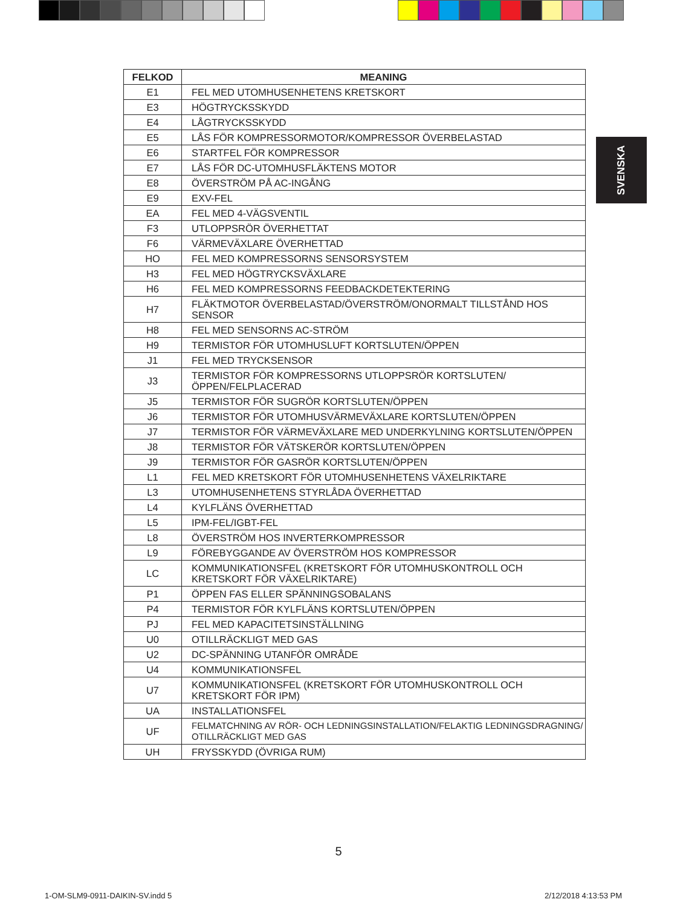SVENSKA
| FELKOD | MEANING |
| --- | --- |
| E1 | FEL MED UTOMHUSENHETENS KRETSKORT |
| E3 | HÖGTRYCKSSKYDD |
| E4 | LÅGTRYCKSSKYDD |
| E5 | LÅS FÖR KOMPRESSORMOTOR/KOMPRESSOR ÖVERBELASTAD |
| E6 | STARTFEL FÖR KOMPRESSOR |
| E7 | LÅS FÖR DC-UTOMHUSFLÄKTENS MOTOR |
| E8 | ÖVERSTRÖM PÅ AC-INGÅNG |
| E9 | EXV-FEL |
| EA | FEL MED 4-VÄGSVENTIL |
| F3 | UTLOPPSRÖR ÖVERHETTAT |
| F6 | VÄRMEVÄXLARE ÖVERHETTAD |
| HO | FEL MED KOMPRESSORNS SENSORSYSTEM |
| H3 | FEL MED HÖGTRYCKSVÄXLARE |
| H6 | FEL MED KOMPRESSORNS FEEDBACKDETEKTERING |
| H7 | FLÄKTMOTOR ÖVERBELASTAD/ÖVERSTRÖM/ONORMALT TILLSTÅND HOS SENSOR |
| H8 | FEL MED SENSORNS AC-STRÖM |
| H9 | TERMISTOR FÖR UTOMHUSLUFT KORTSLUTEN/ÖPPEN |
| J1 | FEL MED TRYCKSENSOR |
| J3 | TERMISTOR FÖR KOMPRESSORNS UTLOPPSRÖR KORTSLUTEN/ÖPPEN/FELPLACERAD |
| J5 | TERMISTOR FÖR SUGRÖR KORTSLUTEN/ÖPPEN |
| J6 | TERMISTOR FÖR UTOMHUSVÄRMEVÄXLARE KORTSLUTEN/ÖPPEN |
| J7 | TERMISTOR FÖR VÄRMEVÄXLARE MED UNDERKYLNING KORTSLUTEN/ÖPPEN |
| J8 | TERMISTOR FÖR VÄTSKERÖR KORTSLUTEN/ÖPPEN |
| J9 | TERMISTOR FÖR GASRÖR KORTSLUTEN/ÖPPEN |
| L1 | FEL MED KRETSKORT FÖR UTOMHUSENHETENS VÄXELRIKTARE |
| L3 | UTOMHUSENHETENS STYRLÅDA ÖVERHETTAD |
| L4 | KYLFLÄNS ÖVERHETTAD |
| L5 | IPM-FEL/IGBT-FEL |
| L8 | ÖVERSTRÖM HOS INVERTERKOMPRESSOR |
| L9 | FÖREBYGGANDE AV ÖVERSTRÖM HOS KOMPRESSOR |
| LC | KOMMUNIKATIONSFEL (KRETSKORT FÖR UTOMHUSKONTROLL OCH KRETSKORT FÖR VÄXELRIKTARE) |
| P1 | ÖPPEN FAS ELLER SPÄNNINGSOBALANS |
| P4 | TERMISTOR FÖR KYLFLÄNS KORTSLUTEN/ÖPPEN |
| PJ | FEL MED KAPACITETSINSTÄLLNING |
| U0 | OTILLRÄCKLIGT MED GAS |
| U2 | DC-SPÄNNING UTANFÖR OMRÅDE |
| U4 | KOMMUNIKATIONSFEL |
| U7 | KOMMUNIKATIONSFEL (KRETSKORT FÖR UTOMHUSKONTROLL OCH KRETSKORT FÖR IPM) |
| UA | INSTALLATIONSFEL |
| UF | FELMATCHNING AV RÖR- OCH LEDNINGSINSTALLATION/FELAKTIG LEDNINGSDRAGNING/ OTILLRÄCKLIGT MED GAS |
| UH | FRYSSKYDD (ÖVRIGA RUM) |
5
1-OM-SLM9-0911-DAIKIN-SV.indd 5 2/12/2018 4:13:53 PM